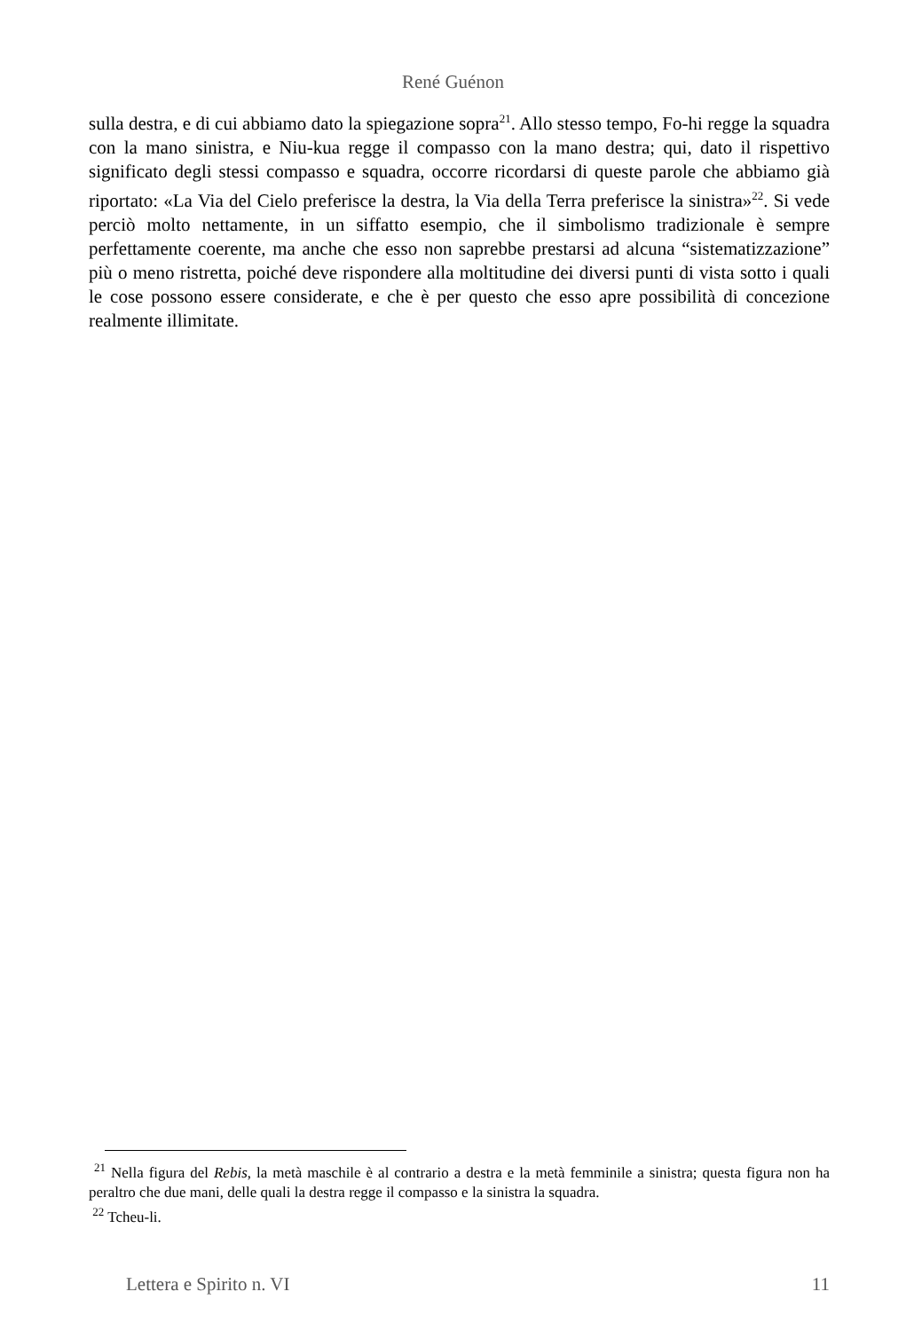René Guénon
sulla destra, e di cui abbiamo dato la spiegazione sopra<sup>21</sup>. Allo stesso tempo, Fo-hi regge la squadra con la mano sinistra, e Niu-kua regge il compasso con la mano destra; qui, dato il rispettivo significato degli stessi compasso e squadra, occorre ricordarsi di queste parole che abbiamo già riportato: «La Via del Cielo preferisce la destra, la Via della Terra preferisce la sinistra»<sup>22</sup>. Si vede perciò molto nettamente, in un siffatto esempio, che il simbolismo tradizionale è sempre perfettamente coerente, ma anche che esso non saprebbe prestarsi ad alcuna “sistematizzazione” più o meno ristretta, poiché deve rispondere alla moltitudine dei diversi punti di vista sotto i quali le cose possono essere considerate, e che è per questo che esso apre possibilità di concezione realmente illimitate.
<sup>21</sup> Nella figura del Rebis, la metà maschile è al contrario a destra e la metà femminile a sinistra; questa figura non ha peraltro che due mani, delle quali la destra regge il compasso e la sinistra la squadra.
<sup>22</sup> Tcheu-li.
Lettera e Spirito n. VI 11